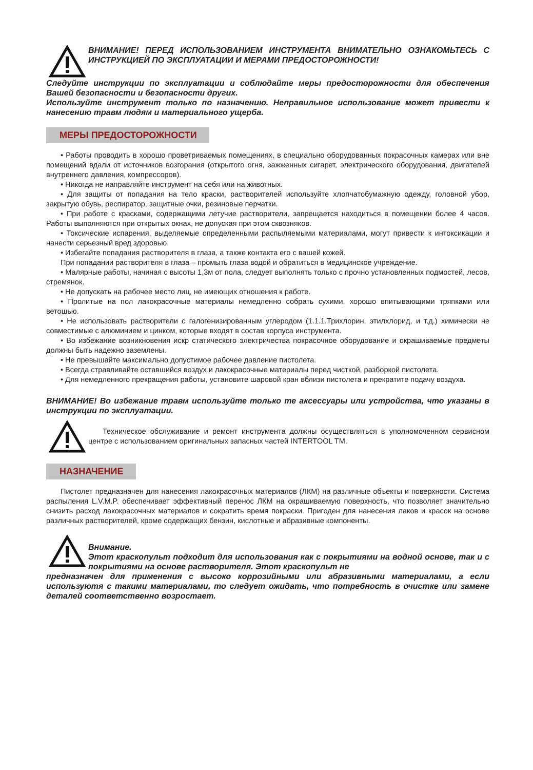ВНИМАНИЕ! ПЕРЕД ИСПОЛЬЗОВАНИЕМ ИНСТРУМЕНТА ВНИМАТЕЛЬНО ОЗНАКОМЬТЕСЬ С ИНСТРУКЦИЕЙ ПО ЭКСПЛУАТАЦИИ И МЕРАМИ ПРЕДОСТОРОЖНОСТИ!
Следуйте инструкции по эксплуатации и соблюдайте меры предосторожности для обеспечения Вашей безопасности и безопасности других.
Используйте инструмент только по назначению. Неправильное использование может привести к нанесению травм людям и материального ущерба.
МЕРЫ ПРЕДОСТОРОЖНОСТИ
• Работы проводить в хорошо проветриваемых помещениях, в специально оборудованных покрасочных камерах или вне помещений вдали от источников возгорания (открытого огня, зажженных сигарет, электрического оборудования, двигателей внутреннего давления, компрессоров).
• Никогда не направляйте инструмент на себя или на животных.
• Для защиты от попадания на тело краски, растворителей используйте хлопчатобумажную одежду, головной убор, закрытую обувь, респиратор, защитные очки, резиновые перчатки.
• При работе с красками, содержащими летучие растворители, запрещается находиться в помещении более 4 часов. Работы выполняются при открытых окнах, не допуская при этом сквозняков.
• Токсические испарения, выделяемые определенными распыляемыми материалами, могут привести к интоксикации и нанести серьезный вред здоровью.
• Избегайте попадания растворителя в глаза, а также контакта его с вашей кожей.
При попадании растворителя в глаза – промыть глаза водой и обратиться в медицинское учреждение.
• Малярные работы, начиная с высоты 1,3м от пола, следует выполнять только с прочно установленных подмостей, лесов, стремянок.
• Не допускать на рабочее место лиц, не имеющих отношения к работе.
• Пролитые на пол лакокрасочные материалы немедленно собрать сухими, хорошо впитывающими тряпками или ветошью.
• Не использовать растворители с галогенизированным углеродом (1.1.1.Трихлорин, этилхлорид, и т.д.) химически не совместимые с алюминием и цинком, которые входят в состав корпуса инструмента.
• Во избежание возникновения искр статического электричества покрасочное оборудование и окрашиваемые предметы должны быть надежно заземлены.
• Не превышайте максимально допустимое рабочее давление пистолета.
• Всегда стравливайте оставшийся воздух и лакокрасочные материалы перед чисткой, разборкой пистолета.
• Для немедленного прекращения работы, установите шаровой кран вблизи пистолета и прекратите подачу воздуха.
ВНИМАНИЕ! Во избежание травм используйте только те аксессуары или устройства, что указаны в инструкции по эксплуатации.
Техническое обслуживание и ремонт инструмента должны осуществляться в уполномоченном сервисном центре с использованием оригинальных запасных частей INTERTOOL TM.
НАЗНАЧЕНИЕ
Пистолет предназначен для нанесения лакокрасочных материалов (ЛКМ) на различные объекты и поверхности. Система распыления L.V.M.P. обеспечивает эффективный перенос ЛКМ на окрашиваемую поверхность, что позволяет значительно снизить расход лакокрасочных материалов и сократить время покраски. Пригоден для нанесения лаков и красок на основе различных растворителей, кроме содержащих бензин, кислотные и абразивные компоненты.
Внимание.
Этот краскопульт подходит для использования как с покрытиями на водной основе, так и с покрытиями на основе растворителя. Этот краскопульт не
предназначен для применения с высоко коррозийными или абразивными материалами, а если используютя с такими материалами, то следует ожидать, что потребность в очистке или замене деталей соответственно возростает.